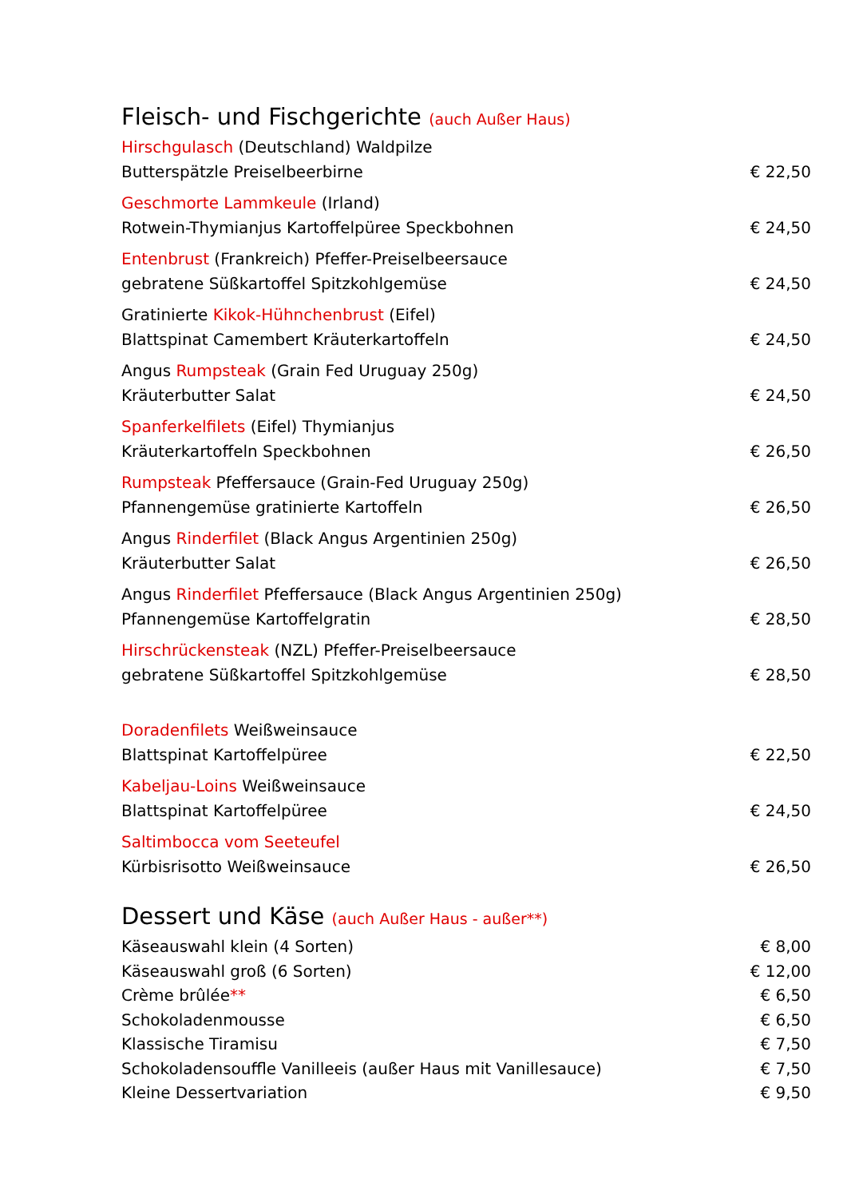Fleisch- und Fischgerichte (auch Außer Haus)
Hirschgulasch (Deutschland) Waldpilze
Butterspätzle Preiselbeerbirne € 22,50
Geschmorte Lammkeule (Irland)
Rotwein-Thymianjus Kartoffelpüree Speckbohnen € 24,50
Entenbrust (Frankreich) Pfeffer-Preiselbeersauce
gebratene Süßkartoffel Spitzkohlgemüse € 24,50
Gratinierte Kikok-Hühnchenbrust (Eifel)
Blattspinat Camembert Kräuterkartoffeln € 24,50
Angus Rumpsteak (Grain Fed Uruguay 250g)
Kräuterbutter Salat € 24,50
Spanferkelfilets (Eifel) Thymianjus
Kräuterkartoffeln Speckbohnen € 26,50
Rumpsteak Pfeffersauce (Grain-Fed Uruguay 250g)
Pfannengemüse gratinierte Kartoffeln € 26,50
Angus Rinderfilet (Black Angus Argentinien 250g)
Kräuterbutter Salat € 26,50
Angus Rinderfilet Pfeffersauce (Black Angus Argentinien 250g)
Pfannengemüse Kartoffelgratin € 28,50
Hirschrückensteak (NZL) Pfeffer-Preiselbeersauce
gebratene Süßkartoffel Spitzkohlgemüse € 28,50
Doradenfilets Weißweinsauce
Blattspinat Kartoffelpüree € 22,50
Kabeljau-Loins Weißweinsauce
Blattspinat Kartoffelpüree € 24,50
Saltimbocca vom Seeteufel
Kürbisrisotto Weißweinsauce € 26,50
Dessert und Käse (auch Außer Haus - außer**)
Käseauswahl klein (4 Sorten) € 8,00
Käseauswahl groß (6 Sorten) € 12,00
Crème brûlée** € 6,50
Schokoladenmousse € 6,50
Klassische Tiramisu € 7,50
Schokoladensouffle Vanilleeis (außer Haus mit Vanillesauce) € 7,50
Kleine Dessertvariation € 9,50